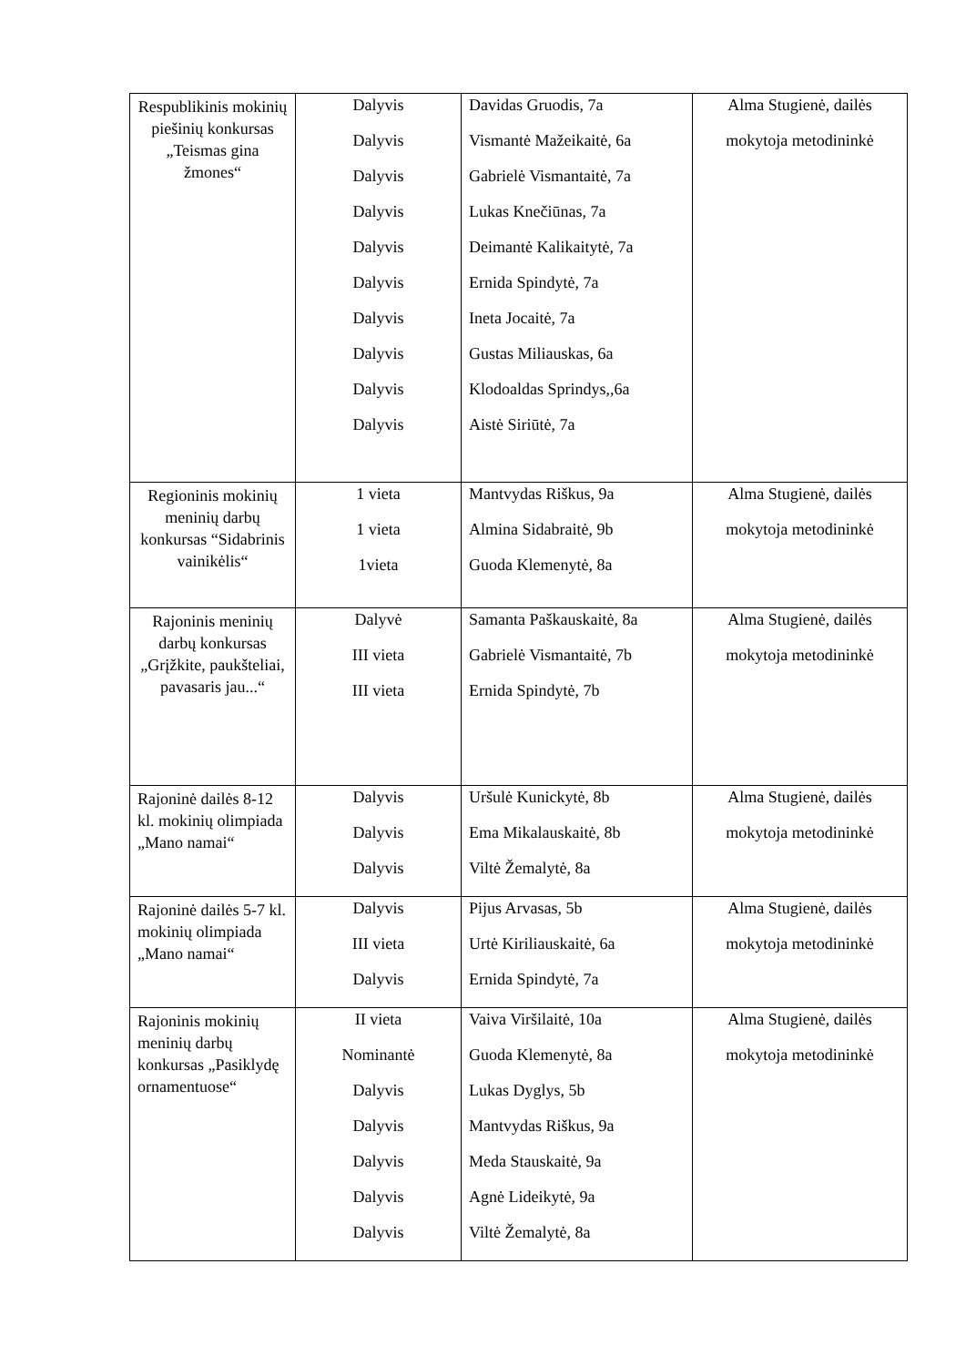| Respublikinis mokinių piešinių konkursas „Teismas gina žmones“ | Dalyvis Dalyvis Dalyvis Dalyvis Dalyvis Dalyvis Dalyvis Dalyvis Dalyvis Dalyvis | Davidas Gruodis, 7a Vismantė Mažeikaitė, 6a Gabrielė Vismantaitė, 7a Lukas Knečiūnas, 7a Deimantė Kalikaitytė, 7a Ernida Spindytė, 7a Ineta Jocaitė, 7a Gustas Miliauskas, 6a Klodoaldas Sprindys,,6a Aistė Siriūtė, 7a | Alma Stugienė, dailės mokytoja metodininkė |
| Regioninis mokinių meninių darbų konkursas “Sidabrinis vainikėlis“ | 1 vieta 1 vieta 1vieta | Mantvydas Riškus, 9a Almina Sidabraitė, 9b Guoda Klemenytė, 8a | Alma Stugienė, dailės mokytoja metodininkė |
| Rajoninis meninių darbų konkursas „Grįžkite, paukšteliai, pavasaris jau...“ | Dalyvė III vieta III vieta | Samanta Paškauskaitė, 8a Gabrielė Vismantaitė, 7b Ernida Spindytė, 7b | Alma Stugienė, dailės mokytoja metodininkė |
| Rajoninė dailės 8-12 kl. mokinių olimpiada „Mano namai“ | Dalyvis Dalyvis Dalyvis | Uršulė Kunickytė, 8b Ema Mikalauskaitė, 8b Viltė Žemalytė, 8a | Alma Stugienė, dailės mokytoja metodininkė |
| Rajoninė dailės 5-7 kl. mokinių olimpiada „Mano namai“ | Dalyvis III vieta Dalyvis | Pijus Arvasas, 5b Urtė Kiriliauskaitė, 6a Ernida Spindytė, 7a | Alma Stugienė, dailės mokytoja metodininkė |
| Rajoninis mokinių meninių darbų konkursas „Pasiklydę ornamentuose“ | II vieta Nominantė Dalyvis Dalyvis Dalyvis Dalyvis Dalyvis | Vaiva Viršilaitė, 10a Guoda Klemenytė, 8a Lukas Dyglys, 5b Mantvydas Riškus, 9a Meda Stauskaitė, 9a Agnė Lideikytė, 9a Viltė Žemalytė, 8a | Alma Stugienė, dailės mokytoja metodininkė |